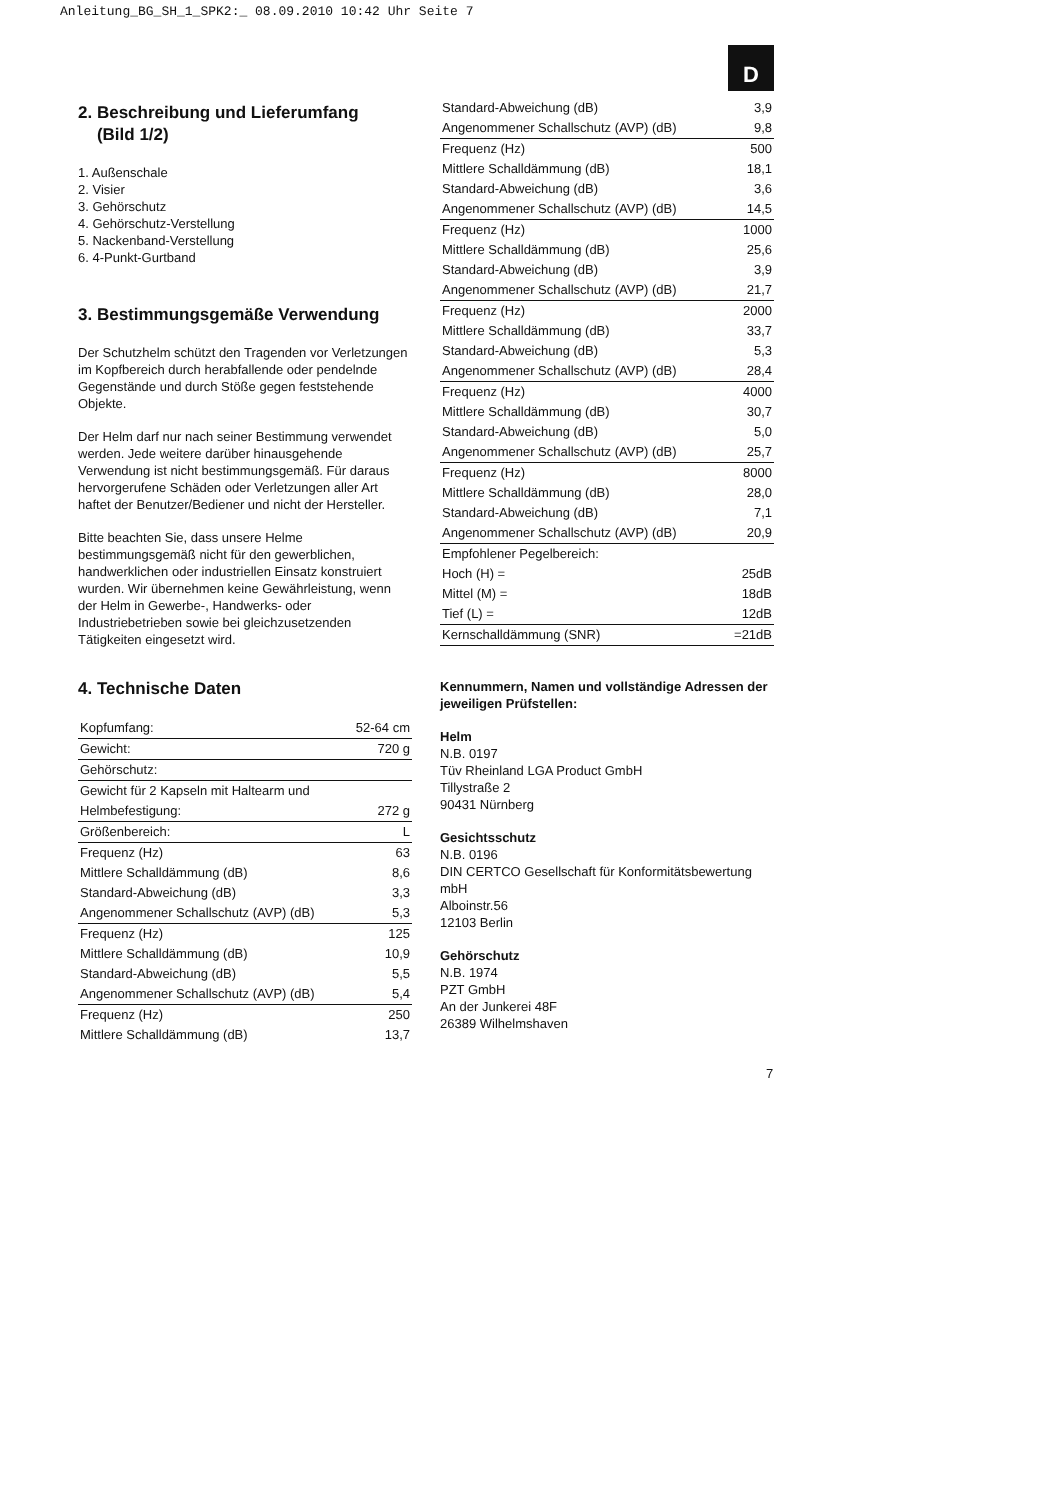Anleitung_BG_SH_1_SPK2:_ 08.09.2010 10:42 Uhr Seite 7
D
2. Beschreibung und Lieferumfang
(Bild 1/2)
1. Außenschale
2. Visier
3. Gehörschutz
4. Gehörschutz-Verstellung
5. Nackenband-Verstellung
6. 4-Punkt-Gurtband
3. Bestimmungsgemäße Verwendung
Der Schutzhelm schützt den Tragenden vor Verletzungen im Kopfbereich durch herabfallende oder pendelnde Gegenstände und durch Stöße gegen feststehende Objekte.
Der Helm darf nur nach seiner Bestimmung verwendet werden. Jede weitere darüber hinausgehende Verwendung ist nicht bestimmungsgemäß. Für daraus hervorgerufene Schäden oder Verletzungen aller Art haftet der Benutzer/Bediener und nicht der Hersteller.
Bitte beachten Sie, dass unsere Helme bestimmungsgemäß nicht für den gewerblichen, handwerklichen oder industriellen Einsatz konstruiert wurden. Wir übernehmen keine Gewährleistung, wenn der Helm in Gewerbe-, Handwerks- oder Industriebetrieben sowie bei gleichzusetzenden Tätigkeiten eingesetzt wird.
4. Technische Daten
| Kopfumfang: | 52-64 cm |
| Gewicht: | 720 g |
| Gehörschutz: | |
| Gewicht für 2 Kapseln mit Haltearm und | |
| Helmbefestigung: | 272 g |
| Größenbereich: | L |
| Frequenz (Hz) | 63 |
| Mittlere Schalldämmung (dB) | 8,6 |
| Standard-Abweichung (dB) | 3,3 |
| Angenommener Schallschutz (AVP) (dB) | 5,3 |
| Frequenz (Hz) | 125 |
| Mittlere Schalldämmung (dB) | 10,9 |
| Standard-Abweichung (dB) | 5,5 |
| Angenommener Schallschutz (AVP) (dB) | 5,4 |
| Frequenz (Hz) | 250 |
| Mittlere Schalldämmung (dB) | 13,7 |
| Standard-Abweichung (dB) | 3,9 |
| Angenommener Schallschutz (AVP) (dB) | 9,8 |
| Frequenz (Hz) | 500 |
| Mittlere Schalldämmung (dB) | 18,1 |
| Standard-Abweichung (dB) | 3,6 |
| Angenommener Schallschutz (AVP) (dB) | 14,5 |
| Frequenz (Hz) | 1000 |
| Mittlere Schalldämmung (dB) | 25,6 |
| Standard-Abweichung (dB) | 3,9 |
| Angenommener Schallschutz (AVP) (dB) | 21,7 |
| Frequenz (Hz) | 2000 |
| Mittlere Schalldämmung (dB) | 33,7 |
| Standard-Abweichung (dB) | 5,3 |
| Angenommener Schallschutz (AVP) (dB) | 28,4 |
| Frequenz (Hz) | 4000 |
| Mittlere Schalldämmung (dB) | 30,7 |
| Standard-Abweichung (dB) | 5,0 |
| Angenommener Schallschutz (AVP) (dB) | 25,7 |
| Frequenz (Hz) | 8000 |
| Mittlere Schalldämmung (dB) | 28,0 |
| Standard-Abweichung (dB) | 7,1 |
| Angenommener Schallschutz (AVP) (dB) | 20,9 |
| Empfohlener Pegelbereich: | |
| Hoch (H) = | 25dB |
| Mittel (M) = | 18dB |
| Tief (L) = | 12dB |
| Kernschalldämmung (SNR) | =21dB |
Kennummern, Namen und vollständige Adressen der jeweiligen Prüfstellen:
Helm
N.B. 0197
Tüv Rheinland LGA Product GmbH
Tillystraße 2
90431 Nürnberg
Gesichtsschutz
N.B. 0196
DIN CERTCO Gesellschaft für Konformitätsbewertung mbH
Alboinstr.56
12103 Berlin
Gehörschutz
N.B. 1974
PZT GmbH
An der Junkerei 48F
26389 Wilhelmshaven
7